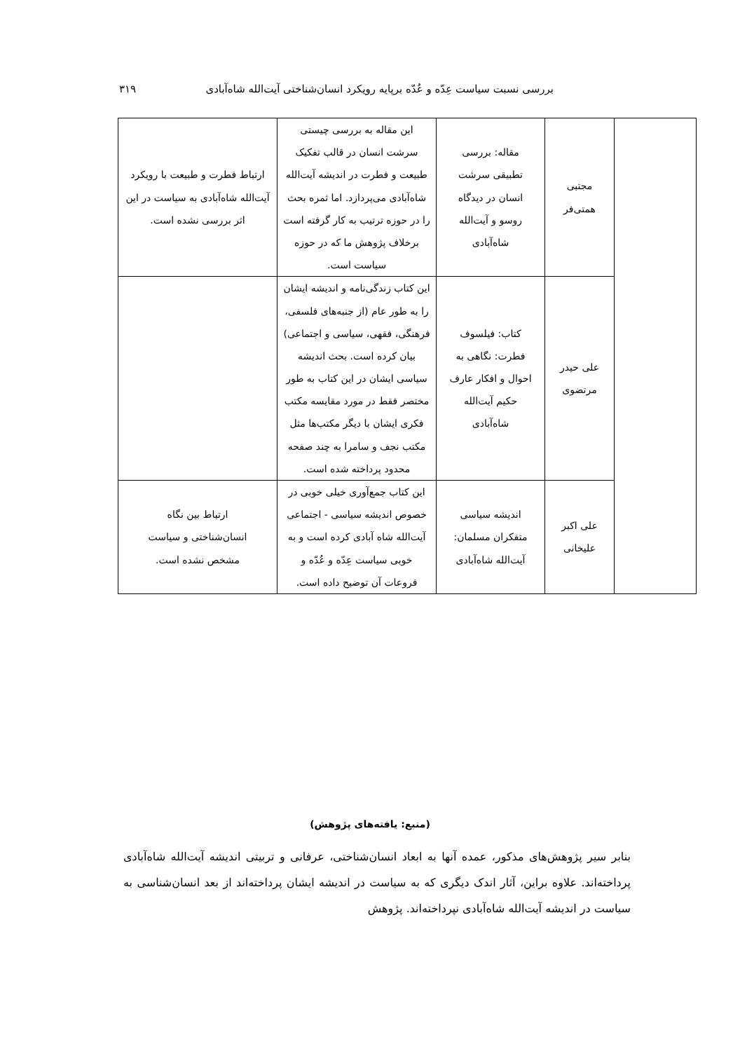بررسی نسبت سیاست عِدّه و عُدّه برپایه رویکرد انسان‌شناختی آیت‌الله شاه‌آبادی ۳۱۹
| | مجتبی همتی‌فر | مقاله: بررسی تطبیقی سرشت انسان در دیدگاه روسو و آیت‌الله شاه‌آبادی | این مقاله به بررسی چیستی سرشت انسان در قالب تفکیک طبیعت و فطرت در اندیشه آیت‌الله شاه‌آبادی می‌پردازد. اما ثمره بحث را در حوزه ترتیب به کار گرفته است برخلاف پژوهش ما که در حوزه سیاست است. | ارتباط فطرت و طبیعت با رویکرد آیت‌الله شاه‌آبادی به سیاست در این اثر بررسی نشده است. |
| | علی حیدر مرتضوی | کتاب: فیلسوف فطرت: نگاهی به احوال و افکار عارف حکیم آیت‌الله شاه‌آبادی | این کتاب زندگی‌نامه و اندیشه ایشان را به طور عام (از جنبه‌های فلسفی، فرهنگی، فقهی، سیاسی و اجتماعی) بیان کرده است. بحث اندیشه سیاسی ایشان در این کتاب به طور مختصر فقط در مورد مقایسه مکتب فکری ایشان با دیگر مکتب‌ها مثل مکتب نجف و سامرا به چند صفحه محدود پرداخته شده است. | |
| | علی اکبر علیخانی | اندیشه سیاسی متفکران مسلمان: آیت‌الله شاه‌آبادی | این کتاب جمع‌آوری خیلی خوبی در خصوص اندیشه سیاسی - اجتماعی آیت‌الله شاه آبادی کرده است و به خوبی سیاست عِدّه و عُدّه و فروعات آن توضیح داده است. | ارتباط بین نگاه انسان‌شناختی و سیاست مشخص نشده است. |
(منبع: یافته‌های پژوهش)
بنابر سیر پژوهش‌های مذکور، عمده آنها به ابعاد انسان‌شناختی، عرفانی و تربیتی اندیشه آیت‌الله شاه‌آبادی پرداخته‌اند. علاوه براین، آثار اندک دیگری که به سیاست در اندیشه ایشان پرداخته‌اند از بعد انسان‌شناسی به سیاست در اندیشه آیت‌الله شاه‌آبادی نپرداخته‌اند. پژوهش